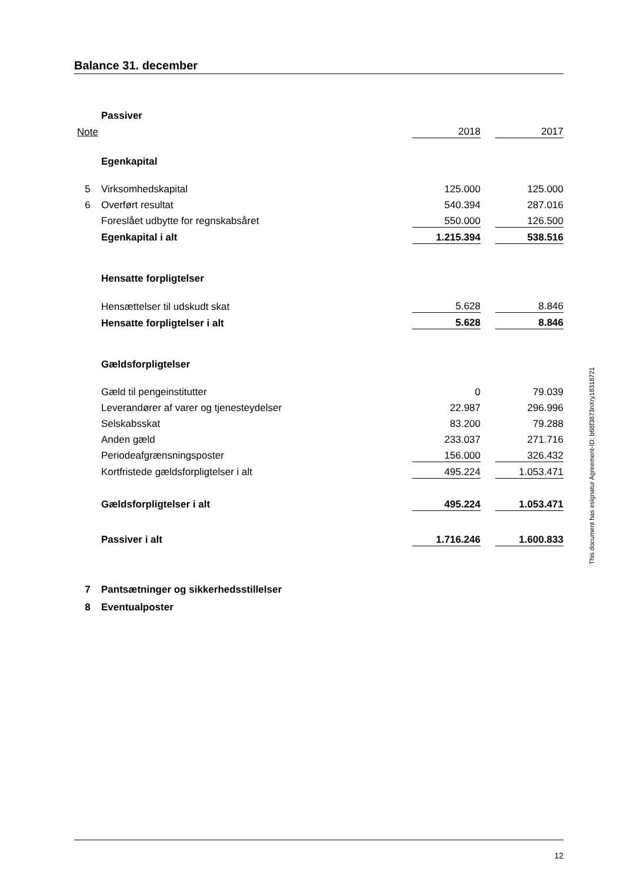Balance 31. december
| | Passiver | | | |
| Note | | 2018 | | 2017 |
| | Egenkapital | | | |
| 5 | Virksomhedskapital | 125.000 | | 125.000 |
| 6 | Overført resultat | 540.394 | | 287.016 |
| | Foreslået udbytte for regnskabsåret | 550.000 | | 126.500 |
| | Egenkapital i alt | 1.215.394 | | 538.516 |
| | Hensatte forpligtelser | | | |
| | Hensættelser til udskudt skat | 5.628 | | 8.846 |
| | Hensatte forpligtelser i alt | 5.628 | | 8.846 |
| | Gældsforpligtelser | | | |
| | Gæld til pengeinstitutter | 0 | | 79.039 |
| | Leverandører af varer og tjenesteydelser | 22.987 | | 296.996 |
| | Selskabsskat | 83.200 | | 79.288 |
| | Anden gæld | 233.037 | | 271.716 |
| | Periodeafgrænsningsposter | 156.000 | | 326.432 |
| | Kortfristede gældsforpligtelser i alt | 495.224 | | 1.053.471 |
| | Gældsforpligtelser i alt | 495.224 | | 1.053.471 |
| | Passiver i alt | 1.716.246 | | 1.600.833 |
| 7 | Pantsætninger og sikkerhedsstillelser | | | |
| 8 | Eventualposter | | | |
This document has esignatur Agreement-ID: b68f3873nXry18318721
12